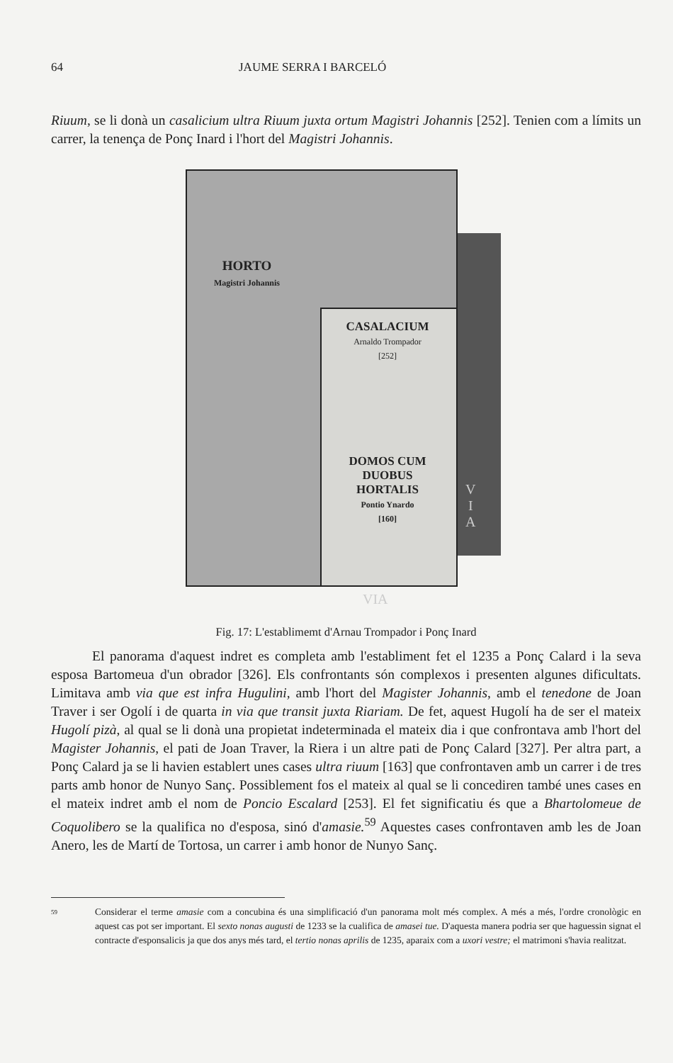64 JAUME SERRA I BARCELÓ
Riuum, se li donà un casalicium ultra Riuum juxta ortum Magistri Johannis [252]. Tenien com a límits un carrer, la tenença de Ponç Inard i l'hort del Magistri Johannis.
HORTO
Magistri Johannis
CASALACIUM
Arnaldo Trompador
[252]
DOMOS CUM
DUOBUS
HORTALIS
Pontio Ynardo
[160]
V
I
A
VIA
Fig. 17: L'establimemt d'Arnau Trompador i Ponç Inard
El panorama d'aquest indret es completa amb l'establiment fet el 1235 a Ponç Calard i la seva esposa Bartomeua d'un obrador [326]. Els confrontants són complexos i presenten algunes dificultats. Limitava amb via que est infra Hugulini, amb l'hort del Magister Johannis, amb el tenedone de Joan Traver i ser Ogolí i de quarta in via que transit juxta Riariam. De fet, aquest Hugolí ha de ser el mateix Hugolí pizà, al qual se li donà una propietat indeterminada el mateix dia i que confrontava amb l'hort del Magister Johannis, el pati de Joan Traver, la Riera i un altre pati de Ponç Calard [327]. Per altra part, a Ponç Calard ja se li havien establert unes cases ultra riuum [163] que confrontaven amb un carrer i de tres parts amb honor de Nunyo Sanç. Possiblement fos el mateix al qual se li concediren també unes cases en el mateix indret amb el nom de Poncio Escalard [253]. El fet significatiu és que a Bhartolomeue de Coquolibero se la qualifica no d'esposa, sinó d'amasie.<sup>59</sup> Aquestes cases confrontaven amb les de Joan Anero, les de Martí de Tortosa, un carrer i amb honor de Nunyo Sanç.
59
Considerar el terme amasie com a concubina és una simplificació d'un panorama molt més complex. A més a més, l'ordre cronològic en aquest cas pot ser important. El sexto nonas augusti de 1233 se la cualifica de amasei tue. D'aquesta manera podria ser que haguessin signat el contracte d'esponsalicis ja que dos anys més tard, el tertio nonas aprilis de 1235, aparaix com a uxori vestre; el matrimoni s'havia realitzat.